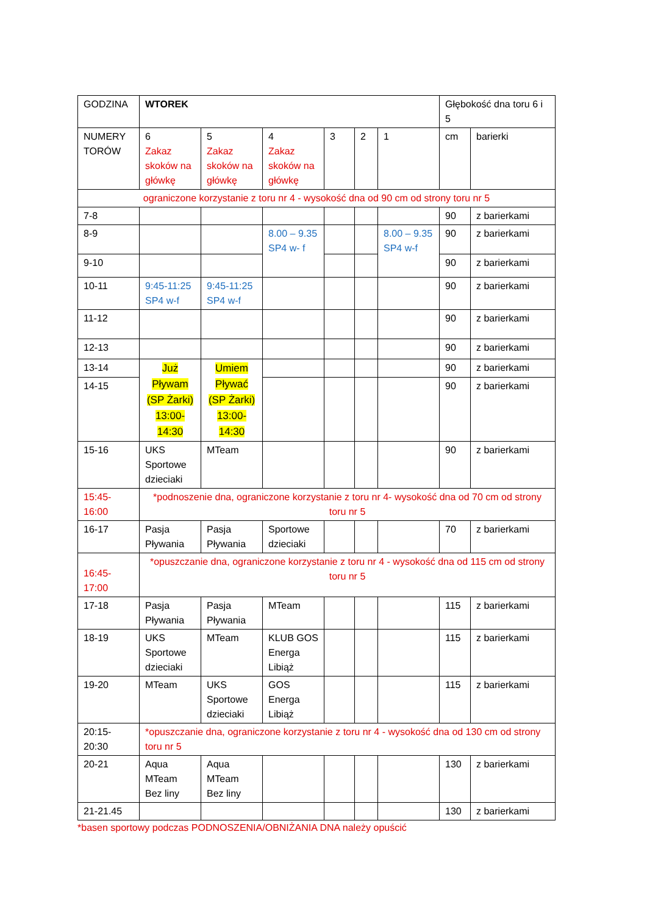| GODZINA | WTOREK | | | | | | Głębokość dna toru 6 i 5 | |
| NUMERY TORÓW | 6 Zakaz skoków na główkę | 5 Zakaz skoków na główkę | 4 Zakaz skoków na główkę | 3 | 2 | 1 | cm | barierki |
| ograniczone korzystanie z toru nr 4 - wysokość dna od 90 cm od strony toru nr 5 | | | | | | | | |
| 7-8 | | | | | | | 90 | z barierkami |
| 8-9 | | | 8.00 – 9.35 SP4 w- f | | | 8.00 – 9.35 SP4 w-f | 90 | z barierkami |
| 9-10 | | | | | | | 90 | z barierkami |
| 10-11 | 9:45-11:25 SP4 w-f | 9:45-11:25 SP4 w-f | | | | | 90 | z barierkami |
| 11-12 | | | | | | | 90 | z barierkami |
| 12-13 | | | | | | | 90 | z barierkami |
| 13-14 | Już Pływam (SP Żarki) 13:00-14:30 | Umiem Pływać (SP Żarki) 13:00-14:30 | | | | | 90 | z barierkami |
| 14-15 | | | | | | | 90 | z barierkami |
| 15-16 | UKS Sportowe dzieciaki | MTeam | | | | | 90 | z barierkami |
| 15:45-16:00 | *podnoszenie dna, ograniczone korzystanie z toru nr 4- wysokość dna od 70 cm od strony toru nr 5 | | | | | | | |
| 16-17 | Pasja Pływania | Pasja Pływania | Sportowe dzieciaki | | | | 70 | z barierkami |
| 16:45-17:00 | *opuszczanie dna, ograniczone korzystanie z toru nr 4 - wysokość dna od 115 cm od strony toru nr 5 | | | | | | | |
| 17-18 | Pasja Pływania | Pasja Pływania | MTeam | | | | 115 | z barierkami |
| 18-19 | UKS Sportowe dzieciaki | MTeam | KLUB GOS Energa Libiąż | | | | 115 | z barierkami |
| 19-20 | MTeam | UKS Sportowe dzieciaki | GOS Energa Libiąż | | | | 115 | z barierkami |
| 20:15-20:30 | *opuszczanie dna, ograniczone korzystanie z toru nr 4 - wysokość dna od 130 cm od strony toru nr 5 | | | | | | | |
| 20-21 | Aqua MTeam Bez liny | Aqua MTeam Bez liny | | | | | 130 | z barierkami |
| 21-21.45 | | | | | | | 130 | z barierkami |
*basen sportowy podczas PODNOSZENIA/OBNIŻANIA DNA należy opuścić